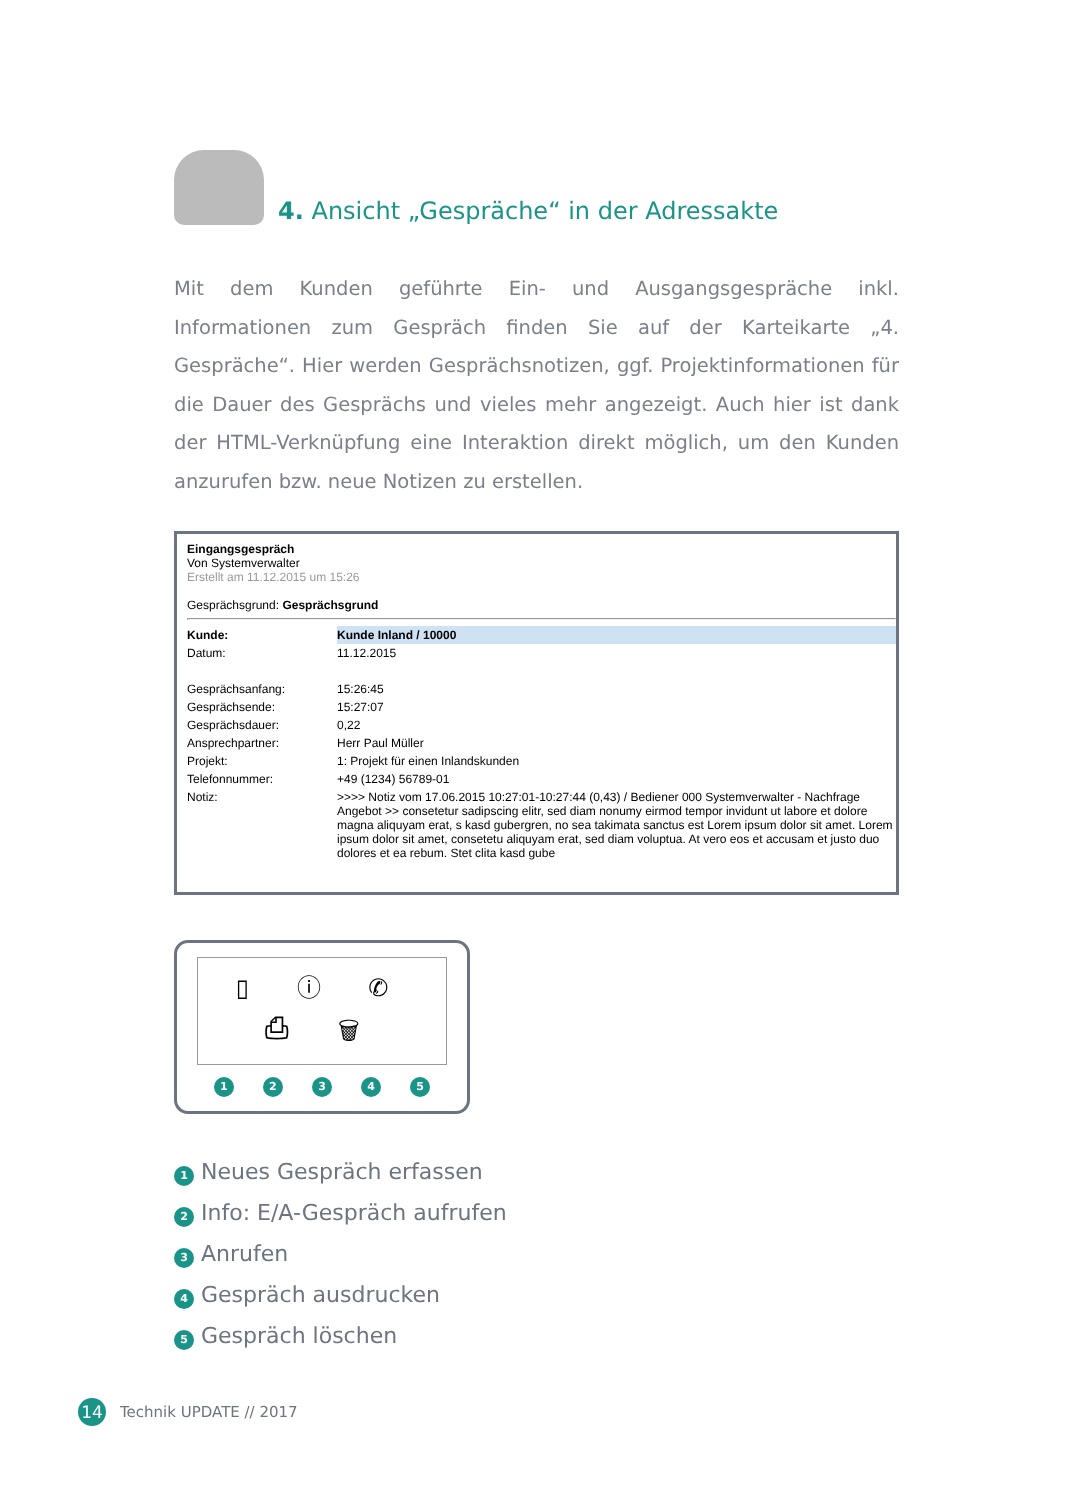4. Ansicht „Gespräche“ in der Adressakte
Mit dem Kunden geführte Ein- und Ausgangsgespräche inkl. Informationen zum Gespräch finden Sie auf der Karteikarte „4. Gespräche“. Hier werden Gesprächsnotizen, ggf. Projektinformationen für die Dauer des Gesprächs und vieles mehr angezeigt. Auch hier ist dank der HTML-Verknüpfung eine Interaktion direkt möglich, um den Kunden anzurufen bzw. neue Notizen zu erstellen.
Eingangsgespräch
Von Systemverwalter
Erstellt am 11.12.2015 um 15:26
Gesprächsgrund: Gesprächsgrund
| Kunde: | Kunde Inland / 10000 |
| Datum: | 11.12.2015 |
| Gesprächsanfang: | 15:26:45 |
| Gesprächsende: | 15:27:07 |
| Gesprächsdauer: | 0,22 |
| Ansprechpartner: | Herr Paul Müller |
| Projekt: | 1: Projekt für einen Inlandskunden |
| Telefonnummer: | +49 (1234) 56789-01 |
| Notiz: | >>>> Notiz vom 17.06.2015 10:27:01-10:27:44 (0,43) / Bediener 000 Systemverwalter - Nachfrage Angebot >> consetetur sadipscing elitr, sed diam nonumy eirmod tempor invidunt ut labore et dolore magna aliquyam erat, s kasd gubergren, no sea takimata sanctus est Lorem ipsum dolor sit amet. Lorem ipsum dolor sit amet, consetetu aliquyam erat, sed diam voluptua. At vero eos et accusam et justo duo dolores et ea rebum. Stet clita kasd gube |
▯ ⓘ ✆ ⎙ 🗑
1 2 3 4 5
1 Neues Gespräch erfassen
2 Info: E/A-Gespräch aufrufen
3 Anrufen
4 Gespräch ausdrucken
5 Gespräch löschen
14 Technik UPDATE // 2017